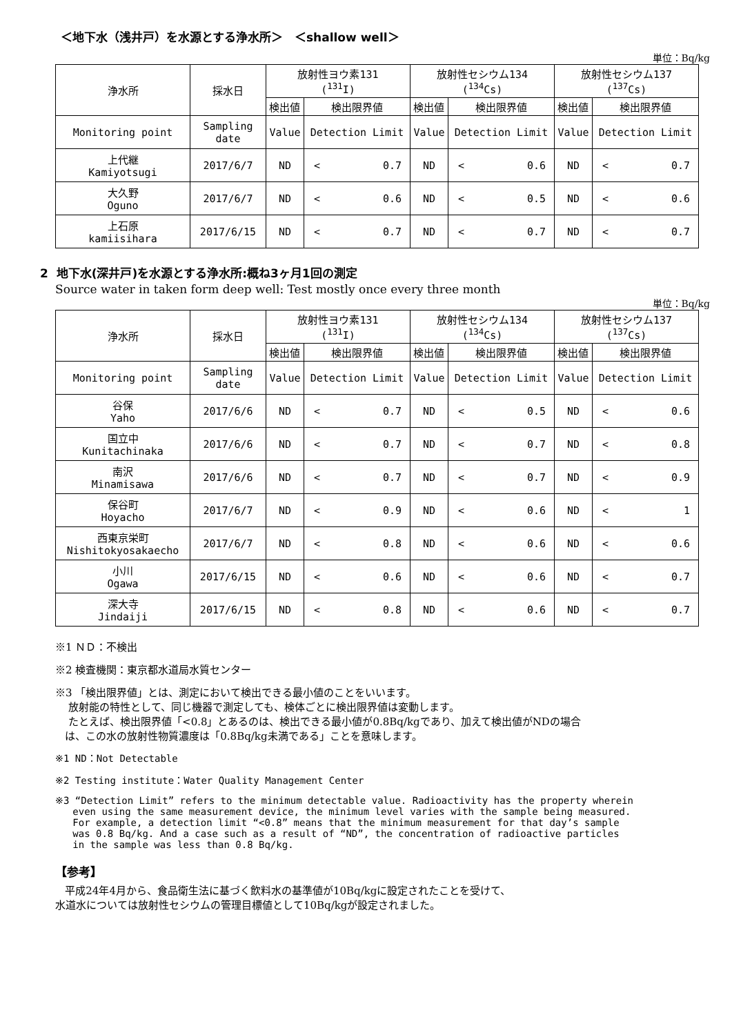＜地下水（浅井戸）を水源とする浄水所＞　＜shallow well＞
単位：Bq/kg
| 浄水所 | 採水日 | 放射性ヨウ素131 (<sup>131</sup>I) | | | 放射性セシウム134 (<sup>134</sup>Cs) | | | 放射性セシウム137 (<sup>137</sup>Cs) | | |
| --- | --- | --- | --- | --- | --- | --- | --- | --- | --- | --- |
| | | 検出値 | 検出限界値 | | 検出値 | 検出限界値 | | 検出値 | 検出限界値 | |
| Monitoring point | Sampling date | Value | Detection Limit | | Value | Detection Limit | | Value | Detection Limit | |
| 上代継 Kamiyotsugi | 2017/6/7 | ND | < | 0.7 | ND | < | 0.6 | ND | < | 0.7 |
| 大久野 Oguno | 2017/6/7 | ND | < | 0.6 | ND | < | 0.5 | ND | < | 0.6 |
| 上石原 kamiisihara | 2017/6/15 | ND | < | 0.7 | ND | < | 0.7 | ND | < | 0.7 |
2 地下水(深井戸)を水源とする浄水所:概ね3ヶ月1回の測定
Source water in taken form deep well: Test mostly once every three month
単位：Bq/kg
| 浄水所 | 採水日 | 放射性ヨウ素131 (<sup>131</sup>I) | | | 放射性セシウム134 (<sup>134</sup>Cs) | | | 放射性セシウム137 (<sup>137</sup>Cs) | | |
| --- | --- | --- | --- | --- | --- | --- | --- | --- | --- | --- |
| | | 検出値 | 検出限界値 | | 検出値 | 検出限界値 | | 検出値 | 検出限界値 | |
| Monitoring point | Sampling date | Value | Detection Limit | | Value | Detection Limit | | Value | Detection Limit | |
| 谷保 Yaho | 2017/6/6 | ND | < | 0.7 | ND | < | 0.5 | ND | < | 0.6 |
| 国立中 Kunitachinaka | 2017/6/6 | ND | < | 0.7 | ND | < | 0.7 | ND | < | 0.8 |
| 南沢 Minamisawa | 2017/6/6 | ND | < | 0.7 | ND | < | 0.7 | ND | < | 0.9 |
| 保谷町 Hoyacho | 2017/6/7 | ND | < | 0.9 | ND | < | 0.6 | ND | < | 1 |
| 西東京栄町 Nishitokyosakaecho | 2017/6/7 | ND | < | 0.8 | ND | < | 0.6 | ND | < | 0.6 |
| 小川 Ogawa | 2017/6/15 | ND | < | 0.6 | ND | < | 0.6 | ND | < | 0.7 |
| 深大寺 Jindaiji | 2017/6/15 | ND | < | 0.8 | ND | < | 0.6 | ND | < | 0.7 |
※1 ＮＤ：不検出
※2 検査機関：東京都水道局水質センター
※3 「検出限界値」とは、測定において検出できる最小値のことをいいます。
放射能の特性として、同じ機器で測定しても、検体ごとに検出限界値は変動します。
たとえば、検出限界値「<0.8」とあるのは、検出できる最小値が0.8Bq/kgであり、加えて検出値がNDの場合
は、この水の放射性物質濃度は「0.8Bq/kg未満である」ことを意味します。
※1 ND：Not Detectable
※2 Testing institute：Water Quality Management Center
※3 “Detection Limit” refers to the minimum detectable value. Radioactivity has the property wherein
even using the same measurement device, the minimum level varies with the sample being measured.
For example, a detection limit “<0.8” means that the minimum measurement for that day’s sample
was 0.8 Bq/kg. And a case such as a result of “ND”, the concentration of radioactive particles
in the sample was less than 0.8 Bq/kg.
【参考】
平成24年4月から、食品衛生法に基づく飲料水の基準値が10Bq/kgに設定されたことを受けて、
水道水については放射性セシウムの管理目標値として10Bq/kgが設定されました。